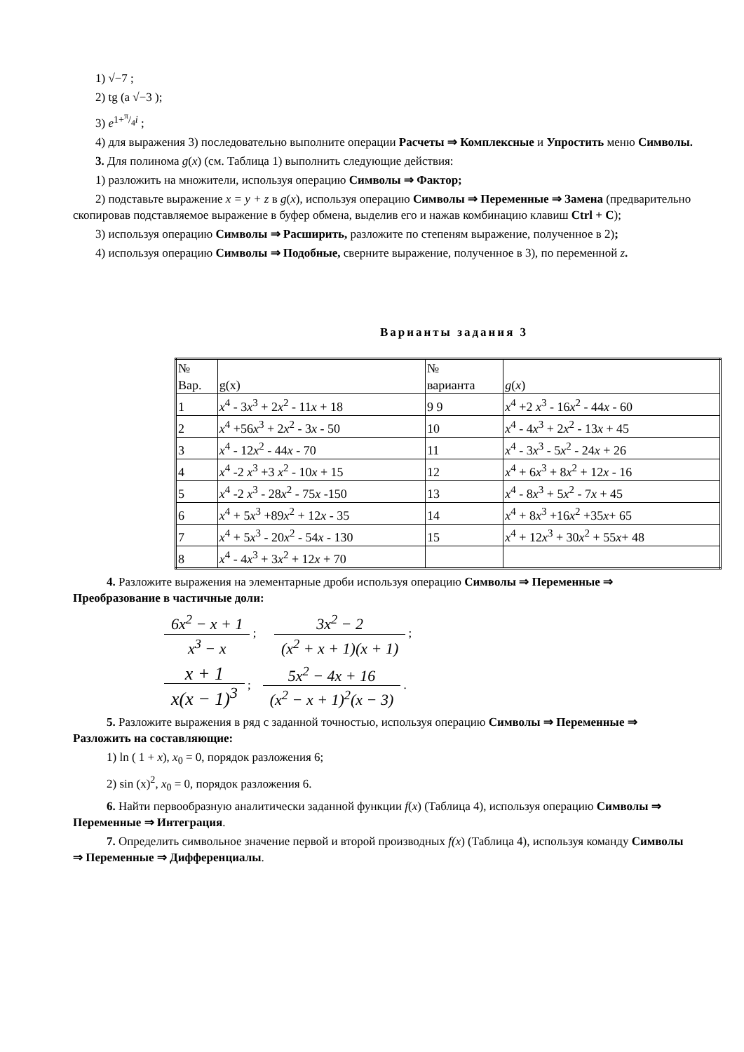1) √−7 ;
2) tg (a √−3 );
3) e<sup>1+π/4i</sup> ;
4) для выражения 3) последовательно выполните операции Расчеты ⇒ Комплексные и Упростить меню Символы.
3. Для полинома g(x) (см. Таблица 1) выполнить следующие действия:
1) разложить на множители, используя операцию Символы ⇒ Фактор;
2) подставьте выражение x = y + z в g(x), используя операцию Символы ⇒ Переменные ⇒ Замена (предварительно скопировав подставляемое выражение в буфер обмена, выделив его и нажав комбинацию клавиш Ctrl + C);
3) используя операцию Символы ⇒ Расширить, разложите по степеням выражение, полученное в 2);
4) используя операцию Символы ⇒ Подобные, сверните выражение, полученное в 3), по переменной z.
Варианты задания 3
| № Вар. | g(x) | № варианта | g ( x ) |
| 1 | x<sup>4</sup> - 3 x<sup>3</sup> + 2 x<sup>2</sup> - 11 x + 18 | 9 9 | x<sup>4</sup> +2 x<sup>3</sup> - 16 x<sup>2</sup> - 44 x - 60 |
| 2 | x<sup>4</sup> +56 x<sup>3</sup> + 2 x<sup>2</sup> - 3 x - 50 | 10 | x<sup>4</sup> - 4 x<sup>3</sup> + 2 x<sup>2</sup> - 13 x + 45 |
| 3 | x<sup>4</sup> - 12 x<sup>2</sup> - 44 x - 70 | 11 | x<sup>4</sup> - 3 x<sup>3</sup> - 5 x<sup>2</sup> - 24 x + 26 |
| 4 | x<sup>4</sup> -2 x<sup>3</sup> +3 x<sup>2</sup> - 10 x + 15 | 12 | x<sup>4</sup> + 6 x<sup>3</sup> + 8 x<sup>2</sup> + 12 x - 16 |
| 5 | x<sup>4</sup> -2 x<sup>3</sup> - 28 x<sup>2</sup> - 75 x -150 | 13 | x<sup>4</sup> - 8 x<sup>3</sup> + 5 x<sup>2</sup> - 7 x + 45 |
| 6 | x<sup>4</sup> + 5 x<sup>3</sup> +89 x<sup>2</sup> + 12 x - 35 | 14 | x<sup>4</sup> + 8 x<sup>3</sup> +16 x<sup>2</sup> +35 x + 65 |
| 7 | x<sup>4</sup> + 5 x<sup>3</sup> - 20 x<sup>2</sup> - 54 x - 130 | 15 | x<sup>4</sup> + 12 x<sup>3</sup> + 30 x<sup>2</sup> + 55 x + 48 |
| 8 | x<sup>4</sup> - 4 x<sup>3</sup> + 3 x<sup>2</sup> + 12 x + 70 | | |
4. Разложите выражения на элементарные дроби используя операцию Символы ⇒ Переменные ⇒ Преобразование в частичные доли:
6x<sup>2</sup> − x + 1 x<sup>3</sup> − x ; 3x<sup>2</sup> − 2 (x<sup>2</sup> + x + 1)(x + 1) ;
x + 1 x(x − 1)<sup>3</sup> ; 5x<sup>2</sup> − 4x + 16 (x<sup>2</sup> − x + 1)<sup>2</sup>(x − 3) .
5. Разложите выражения в ряд с заданной точностью, используя операцию Символы ⇒ Переменные ⇒ Разложить на составляющие:
1) ln ( 1 + x), x<sub>0</sub> = 0, порядок разложения 6;
2) sin (x)<sup>2</sup>, x<sub>0</sub> = 0, порядок разложения 6.
6. Найти первообразную аналитически заданной функции f(x) (Таблица 4), используя операцию Символы ⇒ Переменные ⇒ Интеграция.
7. Определить символьное значение первой и второй производных f(x) (Таблица 4), используя команду Символы ⇒ Переменные ⇒ Дифференциалы.